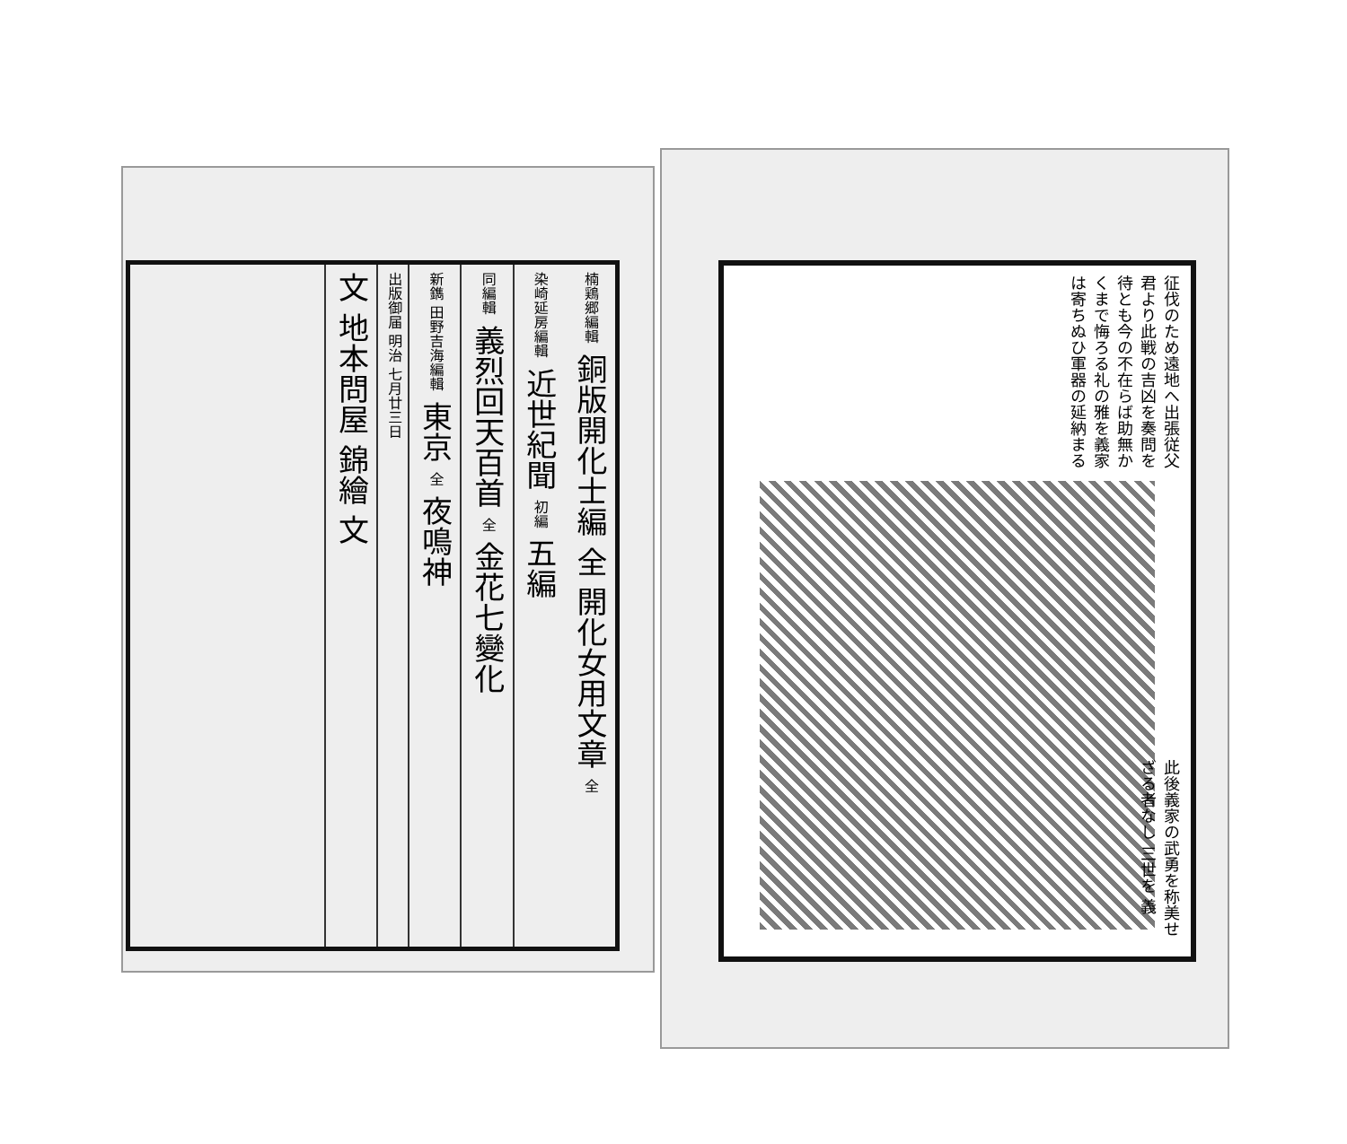楠鶏郷編輯 銅版開化士編 全 開化女用文章 全
染崎延房編輯 近世紀聞 初編 五編
同編輯 義烈回天百首 全 金花七變化
新鐫 田野吉海編輯 東京 全 夜鳴神
出版御届 明治 七月廿三日
文 地本問屋 錦繪 文
征伐のため遠地へ出張従父君より此戦の吉凶を奏問を待とも今の不在らば助無かくまで悔ろる礼の雅を義家は寄ちぬひ軍器の延納まる
此後義家の武勇を称美せざる者なし 三世を 義